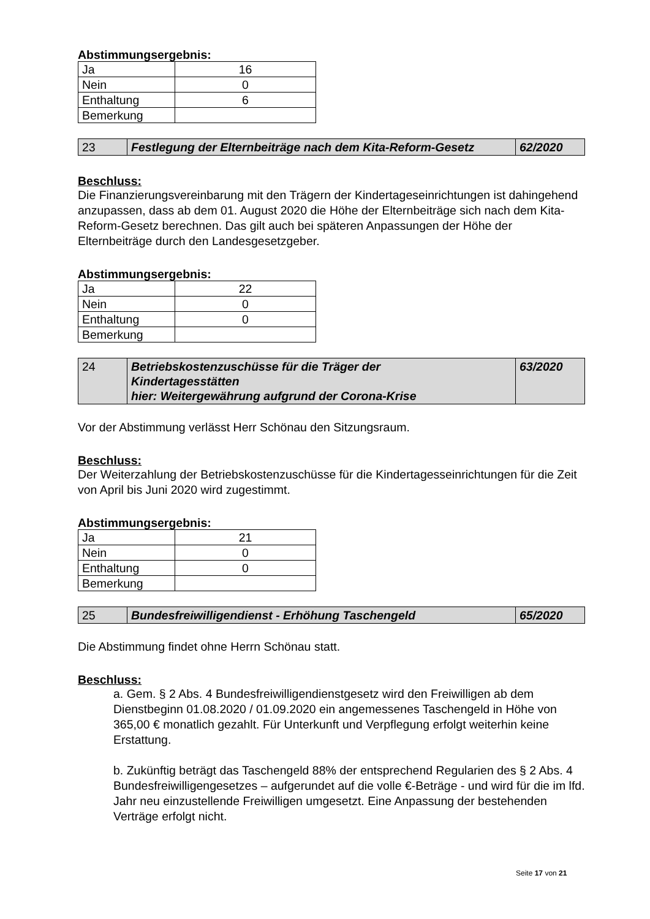Abstimmungsergebnis:
| Ja | 16 |
| Nein | 0 |
| Enthaltung | 6 |
| Bemerkung | |
| 23 | Festlegung der Elternbeiträge nach dem Kita-Reform-Gesetz | 62/2020 |
Beschluss:
Die Finanzierungsvereinbarung mit den Trägern der Kindertageseinrichtungen ist dahingehend anzupassen, dass ab dem 01. August 2020 die Höhe der Elternbeiträge sich nach dem Kita-Reform-Gesetz berechnen. Das gilt auch bei späteren Anpassungen der Höhe der Elternbeiträge durch den Landesgesetzgeber.
Abstimmungsergebnis:
| Ja | 22 |
| Nein | 0 |
| Enthaltung | 0 |
| Bemerkung | |
| 24 | Betriebskostenzuschüsse für die Träger der Kindertagesstätten hier: Weitergewährung aufgrund der Corona-Krise | 63/2020 |
Vor der Abstimmung verlässt Herr Schönau den Sitzungsraum.
Beschluss:
Der Weiterzahlung der Betriebskostenzuschüsse für die Kindertagesseinrichtungen für die Zeit von April bis Juni 2020 wird zugestimmt.
Abstimmungsergebnis:
| Ja | 21 |
| Nein | 0 |
| Enthaltung | 0 |
| Bemerkung | |
| 25 | Bundesfreiwilligendienst - Erhöhung Taschengeld | 65/2020 |
Die Abstimmung findet ohne Herrn Schönau statt.
Beschluss:
a. Gem. § 2 Abs. 4 Bundesfreiwilligendienstgesetz wird den Freiwilligen ab dem Dienstbeginn 01.08.2020 / 01.09.2020 ein angemessenes Taschengeld in Höhe von 365,00 € monatlich gezahlt. Für Unterkunft und Verpflegung erfolgt weiterhin keine Erstattung.
b. Zukünftig beträgt das Taschengeld 88% der entsprechend Regularien des § 2 Abs. 4 Bundesfreiwilligengesetzes – aufgerundet auf die volle €-Beträge - und wird für die im lfd. Jahr neu einzustellende Freiwilligen umgesetzt. Eine Anpassung der bestehenden Verträge erfolgt nicht.
Seite 17 von 21